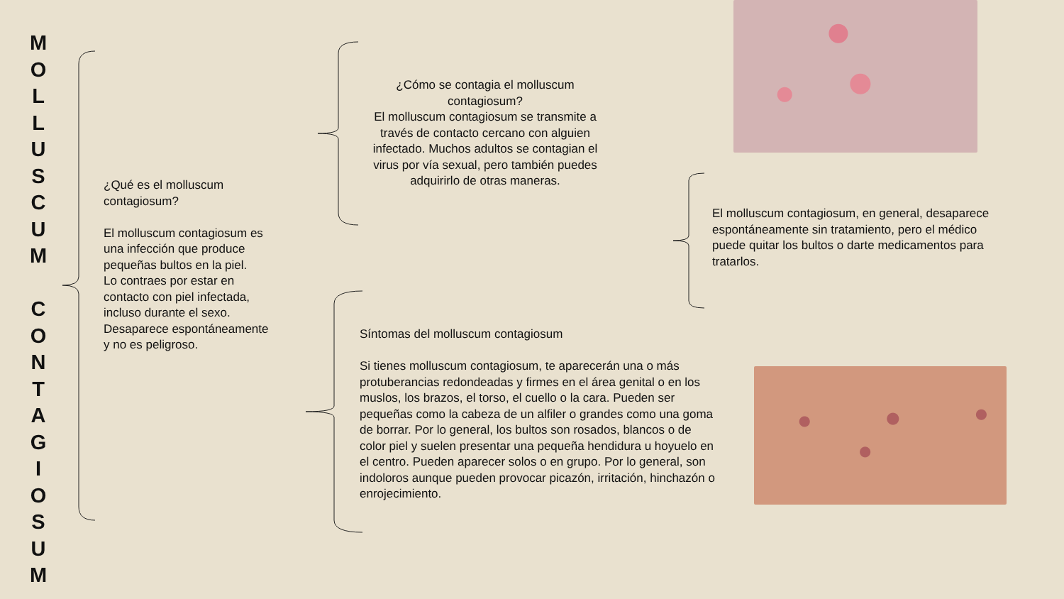M
O
L
L
U
S
C
U
M
C
O
N
T
A
G
I
O
S
U
M
¿Qué es el molluscum contagiosum?
El molluscum contagiosum es una infección que produce pequeñas bultos en la piel.
Lo contraes por estar en contacto con piel infectada, incluso durante el sexo. Desaparece espontáneamente y no es peligroso.
¿Cómo se contagia el molluscum contagiosum?
El molluscum contagiosum se transmite a través de contacto cercano con alguien infectado. Muchos adultos se contagian el virus por vía sexual, pero también puedes adquirirlo de otras maneras.
El molluscum contagiosum, en general, desaparece espontáneamente sin tratamiento, pero el médico puede quitar los bultos o darte medicamentos para tratarlos.
Síntomas del molluscum contagiosum
Si tienes molluscum contagiosum, te aparecerán una o más protuberancias redondeadas y firmes en el área genital o en los muslos, los brazos, el torso, el cuello o la cara. Pueden ser pequeñas como la cabeza de un alfiler o grandes como una goma de borrar. Por lo general, los bultos son rosados, blancos o de color piel y suelen presentar una pequeña hendidura u hoyuelo en el centro. Pueden aparecer solos o en grupo. Por lo general, son indoloros aunque pueden provocar picazón, irritación, hinchazón o enrojecimiento.